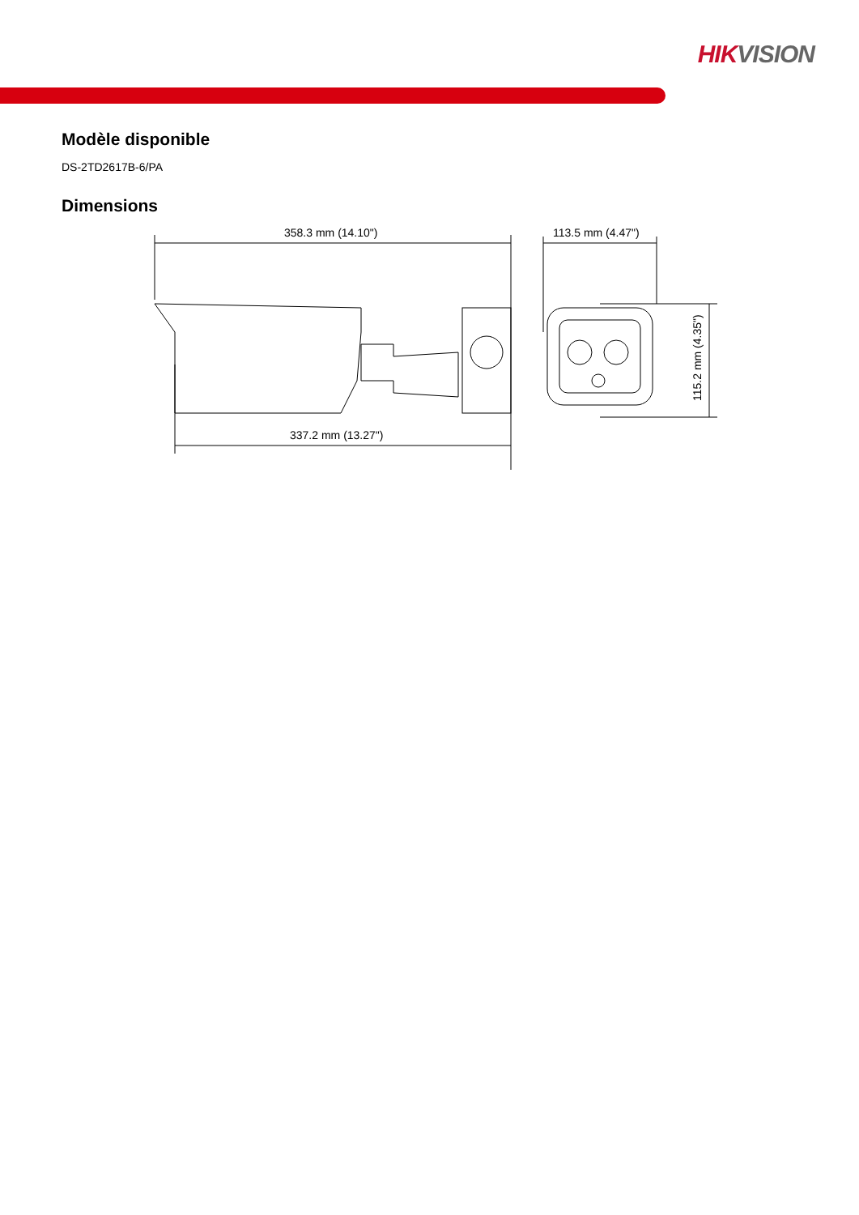HIKVISION
Modèle disponible
DS-2TD2617B-6/PA
Dimensions
358.3 mm (14.10")
337.2 mm (13.27")
113.5 mm (4.47")
115.2 mm (4.35")